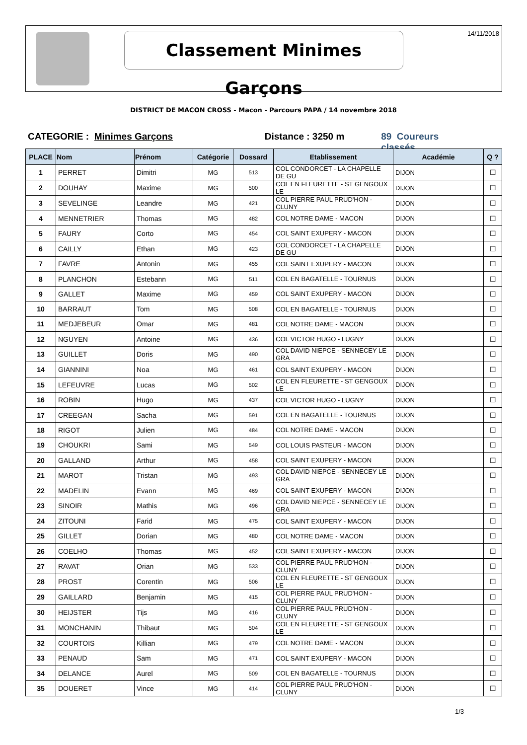14/11/2018 Classement Minimes Garçons
DISTRICT DE MACON CROSS - Macon - Parcours PAPA / 14 novembre 2018
CATEGORIE : Minimes Garçons Distance : 3250 m 89 Coureurs classés
| PLACE | Nom | Prénom | Catégorie | Dossard | Etablissement | Académie | Q ? |
| --- | --- | --- | --- | --- | --- | --- | --- |
| 1 | PERRET | Dimitri | MG | 513 | COL CONDORCET - LA CHAPELLE DE GU | DIJON | ☐ |
| 2 | DOUHAY | Maxime | MG | 500 | COL EN FLEURETTE - ST GENGOUX LE | DIJON | ☐ |
| 3 | SEVELINGE | Leandre | MG | 421 | COL PIERRE PAUL PRUD'HON - CLUNY | DIJON | ☐ |
| 4 | MENNETRIER | Thomas | MG | 482 | COL NOTRE DAME - MACON | DIJON | ☐ |
| 5 | FAURY | Corto | MG | 454 | COL SAINT EXUPERY - MACON | DIJON | ☐ |
| 6 | CAILLY | Ethan | MG | 423 | COL CONDORCET - LA CHAPELLE DE GU | DIJON | ☐ |
| 7 | FAVRE | Antonin | MG | 455 | COL SAINT EXUPERY - MACON | DIJON | ☐ |
| 8 | PLANCHON | Estebann | MG | 511 | COL EN BAGATELLE - TOURNUS | DIJON | ☐ |
| 9 | GALLET | Maxime | MG | 459 | COL SAINT EXUPERY - MACON | DIJON | ☐ |
| 10 | BARRAUT | Tom | MG | 508 | COL EN BAGATELLE - TOURNUS | DIJON | ☐ |
| 11 | MEDJEBEUR | Omar | MG | 481 | COL NOTRE DAME - MACON | DIJON | ☐ |
| 12 | NGUYEN | Antoine | MG | 436 | COL VICTOR HUGO - LUGNY | DIJON | ☐ |
| 13 | GUILLET | Doris | MG | 490 | COL DAVID NIEPCE - SENNECEY LE GRA | DIJON | ☐ |
| 14 | GIANNINI | Noa | MG | 461 | COL SAINT EXUPERY - MACON | DIJON | ☐ |
| 15 | LEFEUVRE | Lucas | MG | 502 | COL EN FLEURETTE - ST GENGOUX LE | DIJON | ☐ |
| 16 | ROBIN | Hugo | MG | 437 | COL VICTOR HUGO - LUGNY | DIJON | ☐ |
| 17 | CREEGAN | Sacha | MG | 591 | COL EN BAGATELLE - TOURNUS | DIJON | ☐ |
| 18 | RIGOT | Julien | MG | 484 | COL NOTRE DAME - MACON | DIJON | ☐ |
| 19 | CHOUKRI | Sami | MG | 549 | COL LOUIS PASTEUR - MACON | DIJON | ☐ |
| 20 | GALLAND | Arthur | MG | 458 | COL SAINT EXUPERY - MACON | DIJON | ☐ |
| 21 | MAROT | Tristan | MG | 493 | COL DAVID NIEPCE - SENNECEY LE GRA | DIJON | ☐ |
| 22 | MADELIN | Evann | MG | 469 | COL SAINT EXUPERY - MACON | DIJON | ☐ |
| 23 | SINOIR | Mathis | MG | 496 | COL DAVID NIEPCE - SENNECEY LE GRA | DIJON | ☐ |
| 24 | ZITOUNI | Farid | MG | 475 | COL SAINT EXUPERY - MACON | DIJON | ☐ |
| 25 | GILLET | Dorian | MG | 480 | COL NOTRE DAME - MACON | DIJON | ☐ |
| 26 | COELHO | Thomas | MG | 452 | COL SAINT EXUPERY - MACON | DIJON | ☐ |
| 27 | RAVAT | Orian | MG | 533 | COL PIERRE PAUL PRUD'HON - CLUNY | DIJON | ☐ |
| 28 | PROST | Corentin | MG | 506 | COL EN FLEURETTE - ST GENGOUX LE | DIJON | ☐ |
| 29 | GAILLARD | Benjamin | MG | 415 | COL PIERRE PAUL PRUD'HON - CLUNY | DIJON | ☐ |
| 30 | HEIJSTER | Tijs | MG | 416 | COL PIERRE PAUL PRUD'HON - CLUNY | DIJON | ☐ |
| 31 | MONCHANIN | Thibaut | MG | 504 | COL EN FLEURETTE - ST GENGOUX LE | DIJON | ☐ |
| 32 | COURTOIS | Killian | MG | 479 | COL NOTRE DAME - MACON | DIJON | ☐ |
| 33 | PENAUD | Sam | MG | 471 | COL SAINT EXUPERY - MACON | DIJON | ☐ |
| 34 | DELANCE | Aurel | MG | 509 | COL EN BAGATELLE - TOURNUS | DIJON | ☐ |
| 35 | DOUERET | Vince | MG | 414 | COL PIERRE PAUL PRUD'HON - CLUNY | DIJON | ☐ |
1/3